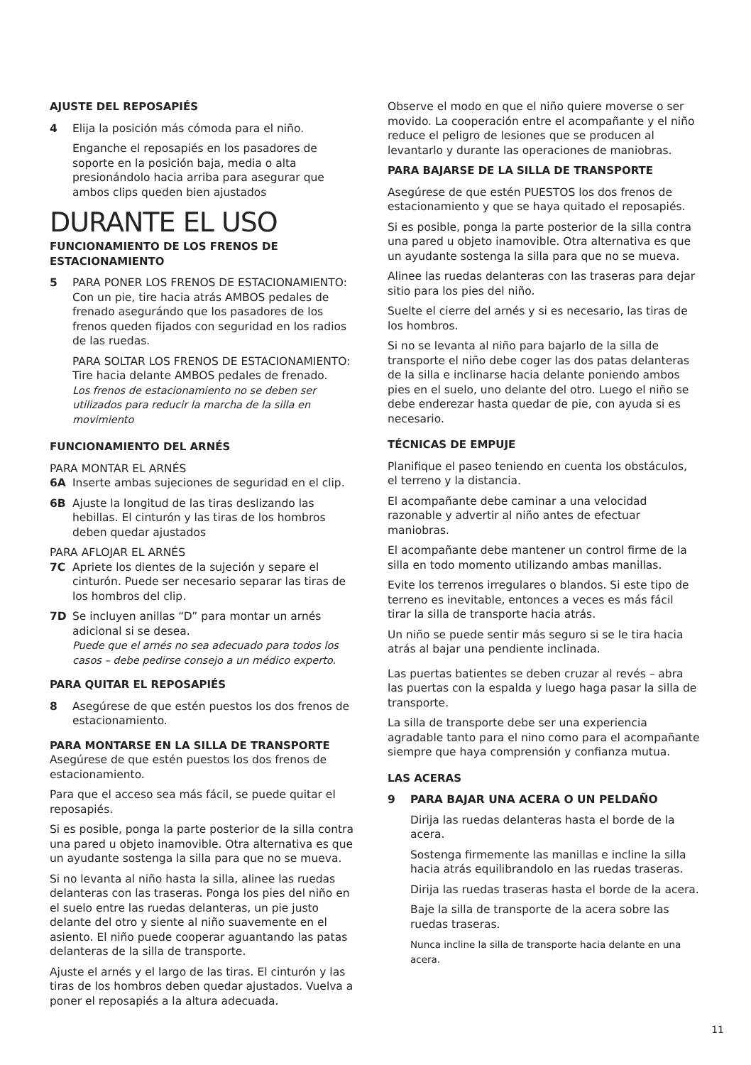AJUSTE DEL REPOSAPIÉS
4 Elija la posición más cómoda para el niño.
Enganche el reposapiés en los pasadores de soporte en la posición baja, media o alta presionándolo hacia arriba para asegurar que ambos clips queden bien ajustados
DURANTE EL USO
FUNCIONAMIENTO DE LOS FRENOS DE ESTACIONAMIENTO
5 PARA PONER LOS FRENOS DE ESTACIONAMIENTO: Con un pie, tire hacia atrás AMBOS pedales de frenado asegurándo que los pasadores de los frenos queden fijados con seguridad en los radios de las ruedas.
PARA SOLTAR LOS FRENOS DE ESTACIONAMIENTO: Tire hacia delante AMBOS pedales de frenado.
Los frenos de estacionamiento no se deben ser utilizados para reducir la marcha de la silla en movimiento
FUNCIONAMIENTO DEL ARNÉS
PARA MONTAR EL ARNÉS
6A Inserte ambas sujeciones de seguridad en el clip.
6B Ajuste la longitud de las tiras deslizando las hebillas. El cinturón y las tiras de los hombros deben quedar ajustados
PARA AFLOJAR EL ARNÉS
7C Apriete los dientes de la sujeción y separe el cinturón. Puede ser necesario separar las tiras de los hombros del clip.
7D Se incluyen anillas “D” para montar un arnés adicional si se desea.
Puede que el arnés no sea adecuado para todos los casos – debe pedirse consejo a un médico experto.
PARA QUITAR EL REPOSAPIÉS
8 Asegúrese de que estén puestos los dos frenos de estacionamiento.
PARA MONTARSE EN LA SILLA DE TRANSPORTE
Asegúrese de que estén puestos los dos frenos de estacionamiento.
Para que el acceso sea más fácil, se puede quitar el reposapiés.
Si es posible, ponga la parte posterior de la silla contra una pared u objeto inamovible. Otra alternativa es que un ayudante sostenga la silla para que no se mueva.
Si no levanta al niño hasta la silla, alinee las ruedas delanteras con las traseras. Ponga los pies del niño en el suelo entre las ruedas delanteras, un pie justo delante del otro y siente al niño suavemente en el asiento. El niño puede cooperar aguantando las patas delanteras de la silla de transporte.
Ajuste el arnés y el largo de las tiras. El cinturón y las tiras de los hombros deben quedar ajustados. Vuelva a poner el reposapiés a la altura adecuada.
Observe el modo en que el niño quiere moverse o ser movido. La cooperación entre el acompañante y el niño reduce el peligro de lesiones que se producen al levantarlo y durante las operaciones de maniobras.
PARA BAJARSE DE LA SILLA DE TRANSPORTE
Asegúrese de que estén PUESTOS los dos frenos de estacionamiento y que se haya quitado el reposapiés.
Si es posible, ponga la parte posterior de la silla contra una pared u objeto inamovible. Otra alternativa es que un ayudante sostenga la silla para que no se mueva.
Alinee las ruedas delanteras con las traseras para dejar sitio para los pies del niño.
Suelte el cierre del arnés y si es necesario, las tiras de los hombros.
Si no se levanta al niño para bajarlo de la silla de transporte el niño debe coger las dos patas delanteras de la silla e inclinarse hacia delante poniendo ambos pies en el suelo, uno delante del otro. Luego el niño se debe enderezar hasta quedar de pie, con ayuda si es necesario.
TÉCNICAS DE EMPUJE
Planifique el paseo teniendo en cuenta los obstáculos, el terreno y la distancia.
El acompañante debe caminar a una velocidad razonable y advertir al niño antes de efectuar maniobras.
El acompañante debe mantener un control firme de la silla en todo momento utilizando ambas manillas.
Evite los terrenos irregulares o blandos. Si este tipo de terreno es inevitable, entonces a veces es más fácil tirar la silla de transporte hacia atrás.
Un niño se puede sentir más seguro si se le tira hacia atrás al bajar una pendiente inclinada.
Las puertas batientes se deben cruzar al revés – abra las puertas con la espalda y luego haga pasar la silla de transporte.
La silla de transporte debe ser una experiencia agradable tanto para el nino como para el acompañante siempre que haya comprensión y confianza mutua.
LAS ACERAS
9 PARA BAJAR UNA ACERA O UN PELDAÑO
Dirija las ruedas delanteras hasta el borde de la acera.
Sostenga firmemente las manillas e incline la silla hacia atrás equilibrandolo en las ruedas traseras.
Dirija las ruedas traseras hasta el borde de la acera.
Baje la silla de transporte de la acera sobre las ruedas traseras.
Nunca incline la silla de transporte hacia delante en una acera.
11